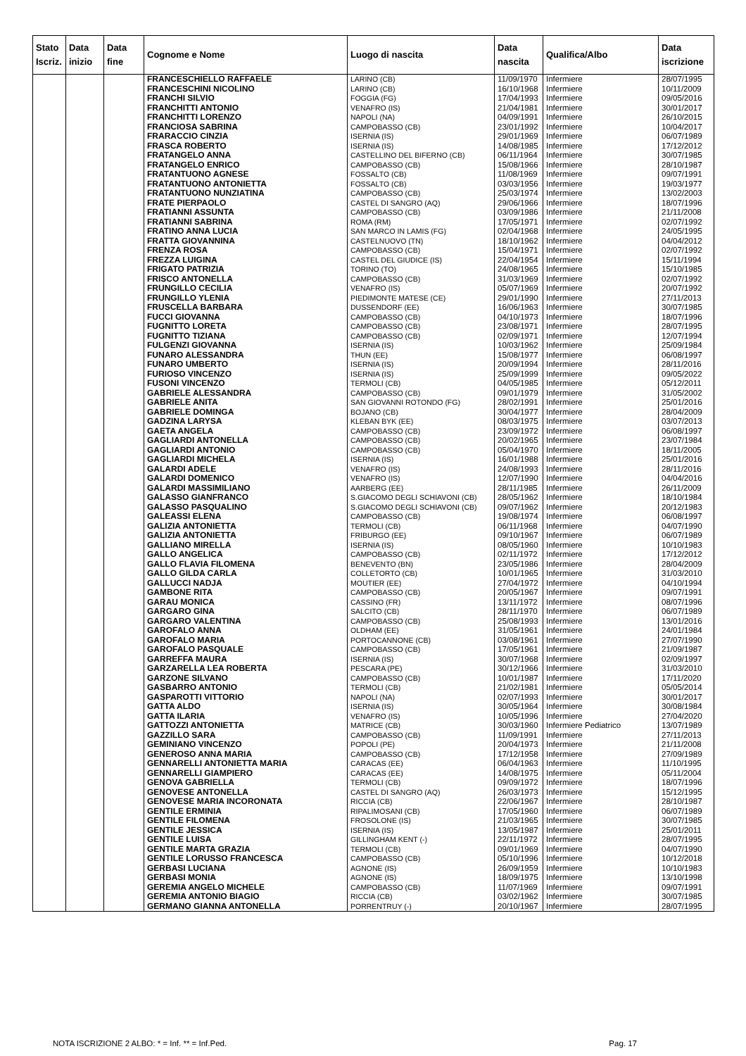| Stato Iscriz. | Data inizio | Data fine | Cognome e Nome | Luogo di nascita | Data nascita | Qualifica/Albo | Data iscrizione |
| --- | --- | --- | --- | --- | --- | --- | --- |
| | | | FRANCESCHIELLO RAFFAELE | LARINO (CB) | 11/09/1970 | Infermiere | 28/07/1995 |
| | | | FRANCESCHINI NICOLINO | LARINO (CB) | 16/10/1968 | Infermiere | 10/11/2009 |
| | | | FRANCHI SILVIO | FOGGIA (FG) | 17/04/1993 | Infermiere | 09/05/2016 |
| | | | FRANCHITTI ANTONIO | VENAFRO (IS) | 21/04/1981 | Infermiere | 30/01/2017 |
| | | | FRANCHITTI LORENZO | NAPOLI (NA) | 04/09/1991 | Infermiere | 26/10/2015 |
| | | | FRANCIOSA SABRINA | CAMPOBASSO (CB) | 23/01/1992 | Infermiere | 10/04/2017 |
| | | | FRARACCIO CINZIA | ISERNIA (IS) | 29/01/1969 | Infermiere | 06/07/1989 |
| | | | FRASCA ROBERTO | ISERNIA (IS) | 14/08/1985 | Infermiere | 17/12/2012 |
| | | | FRATANGELO ANNA | CASTELLINO DEL BIFERNO (CB) | 06/11/1964 | Infermiere | 30/07/1985 |
| | | | FRATANGELO ENRICO | CAMPOBASSO (CB) | 15/08/1966 | Infermiere | 28/10/1987 |
| | | | FRATANTUONO AGNESE | FOSSALTO (CB) | 11/08/1969 | Infermiere | 09/07/1991 |
| | | | FRATANTUONO ANTONIETTA | FOSSALTO (CB) | 03/03/1956 | Infermiere | 19/03/1977 |
| | | | FRATANTUONO NUNZIATINA | CAMPOBASSO (CB) | 25/03/1974 | Infermiere | 13/02/2003 |
| | | | FRATE PIERPAOLO | CASTEL DI SANGRO (AQ) | 29/06/1966 | Infermiere | 18/07/1996 |
| | | | FRATIANNI ASSUNTA | CAMPOBASSO (CB) | 03/09/1986 | Infermiere | 21/11/2008 |
| | | | FRATIANNI SABRINA | ROMA (RM) | 17/05/1971 | Infermiere | 02/07/1992 |
| | | | FRATINO ANNA LUCIA | SAN MARCO IN LAMIS (FG) | 02/04/1968 | Infermiere | 24/05/1995 |
| | | | FRATTA GIOVANNINA | CASTELNUOVO (TN) | 18/10/1962 | Infermiere | 04/04/2012 |
| | | | FRENZA ROSA | CAMPOBASSO (CB) | 15/04/1971 | Infermiere | 02/07/1992 |
| | | | FREZZA LUIGINA | CASTEL DEL GIUDICE (IS) | 22/04/1954 | Infermiere | 15/11/1994 |
| | | | FRIGATO PATRIZIA | TORINO (TO) | 24/08/1965 | Infermiere | 15/10/1985 |
| | | | FRISCO ANTONELLA | CAMPOBASSO (CB) | 31/03/1969 | Infermiere | 02/07/1992 |
| | | | FRUNGILLO CECILIA | VENAFRO (IS) | 05/07/1969 | Infermiere | 20/07/1992 |
| | | | FRUNGILLO YLENIA | PIEDIMONTE MATESE (CE) | 29/01/1990 | Infermiere | 27/11/2013 |
| | | | FRUSCELLA BARBARA | DUSSENDORF (EE) | 16/06/1963 | Infermiere | 30/07/1985 |
| | | | FUCCI GIOVANNA | CAMPOBASSO (CB) | 04/10/1973 | Infermiere | 18/07/1996 |
| | | | FUGNITTO LORETA | CAMPOBASSO (CB) | 23/08/1971 | Infermiere | 28/07/1995 |
| | | | FUGNITTO TIZIANA | CAMPOBASSO (CB) | 02/09/1971 | Infermiere | 12/07/1994 |
| | | | FULGENZI GIOVANNA | ISERNIA (IS) | 10/03/1962 | Infermiere | 25/09/1984 |
| | | | FUNARO ALESSANDRA | THUN (EE) | 15/08/1977 | Infermiere | 06/08/1997 |
| | | | FUNARO UMBERTO | ISERNIA (IS) | 20/09/1994 | Infermiere | 28/11/2016 |
| | | | FURIOSO VINCENZO | ISERNIA (IS) | 25/09/1999 | Infermiere | 09/05/2022 |
| | | | FUSONI VINCENZO | TERMOLI (CB) | 04/05/1985 | Infermiere | 05/12/2011 |
| | | | GABRIELE ALESSANDRA | CAMPOBASSO (CB) | 09/01/1979 | Infermiere | 31/05/2002 |
| | | | GABRIELE ANITA | SAN GIOVANNI ROTONDO (FG) | 28/02/1991 | Infermiere | 25/01/2016 |
| | | | GABRIELE DOMINGA | BOJANO (CB) | 30/04/1977 | Infermiere | 28/04/2009 |
| | | | GADZINA LARYSA | KLEBAN BYK (EE) | 08/03/1975 | Infermiere | 03/07/2013 |
| | | | GAETA ANGELA | CAMPOBASSO (CB) | 23/09/1972 | Infermiere | 06/08/1997 |
| | | | GAGLIARDI ANTONELLA | CAMPOBASSO (CB) | 20/02/1965 | Infermiere | 23/07/1984 |
| | | | GAGLIARDI ANTONIO | CAMPOBASSO (CB) | 05/04/1970 | Infermiere | 18/11/2005 |
| | | | GAGLIARDI MICHELA | ISERNIA (IS) | 16/01/1988 | Infermiere | 25/01/2016 |
| | | | GALARDI ADELE | VENAFRO (IS) | 24/08/1993 | Infermiere | 28/11/2016 |
| | | | GALARDI DOMENICO | VENAFRO (IS) | 12/07/1990 | Infermiere | 04/04/2016 |
| | | | GALARDI MASSIMILIANO | AARBERG (EE) | 28/11/1985 | Infermiere | 26/11/2009 |
| | | | GALASSO GIANFRANCO | S.GIACOMO DEGLI SCHIAVONI (CB) | 28/05/1962 | Infermiere | 18/10/1984 |
| | | | GALASSO PASQUALINO | S.GIACOMO DEGLI SCHIAVONI (CB) | 09/07/1962 | Infermiere | 20/12/1983 |
| | | | GALEASSI ELENA | CAMPOBASSO (CB) | 19/08/1974 | Infermiere | 06/08/1997 |
| | | | GALIZIA ANTONIETTA | TERMOLI (CB) | 06/11/1968 | Infermiere | 04/07/1990 |
| | | | GALIZIA ANTONIETTA | FRIBURGO (EE) | 09/10/1967 | Infermiere | 06/07/1989 |
| | | | GALLIANO MIRELLA | ISERNIA (IS) | 08/05/1960 | Infermiere | 10/10/1983 |
| | | | GALLO ANGELICA | CAMPOBASSO (CB) | 02/11/1972 | Infermiere | 17/12/2012 |
| | | | GALLO FLAVIA FILOMENA | BENEVENTO (BN) | 23/05/1986 | Infermiere | 28/04/2009 |
| | | | GALLO GILDA CARLA | COLLETORTO (CB) | 10/01/1965 | Infermiere | 31/03/2010 |
| | | | GALLUCCI NADJA | MOUTIER (EE) | 27/04/1972 | Infermiere | 04/10/1994 |
| | | | GAMBONE RITA | CAMPOBASSO (CB) | 20/05/1967 | Infermiere | 09/07/1991 |
| | | | GARAU MONICA | CASSINO (FR) | 13/11/1972 | Infermiere | 08/07/1996 |
| | | | GARGARO GINA | SALCITO (CB) | 28/11/1970 | Infermiere | 06/07/1989 |
| | | | GARGARO VALENTINA | CAMPOBASSO (CB) | 25/08/1993 | Infermiere | 13/01/2016 |
| | | | GAROFALO ANNA | OLDHAM (EE) | 31/05/1961 | Infermiere | 24/01/1984 |
| | | | GAROFALO MARIA | PORTOCANNONE (CB) | 03/08/1961 | Infermiere | 27/07/1990 |
| | | | GAROFALO PASQUALE | CAMPOBASSO (CB) | 17/05/1961 | Infermiere | 21/09/1987 |
| | | | GARREFFA MAURA | ISERNIA (IS) | 30/07/1968 | Infermiere | 02/09/1997 |
| | | | GARZARELLA LEA ROBERTA | PESCARA (PE) | 30/12/1966 | Infermiere | 31/03/2010 |
| | | | GARZONE SILVANO | CAMPOBASSO (CB) | 10/01/1987 | Infermiere | 17/11/2020 |
| | | | GASBARRO ANTONIO | TERMOLI (CB) | 21/02/1981 | Infermiere | 05/05/2014 |
| | | | GASPAROTTI VITTORIO | NAPOLI (NA) | 02/07/1993 | Infermiere | 30/01/2017 |
| | | | GATTA ALDO | ISERNIA (IS) | 30/05/1964 | Infermiere | 30/08/1984 |
| | | | GATTA ILARIA | VENAFRO (IS) | 10/05/1996 | Infermiere | 27/04/2020 |
| | | | GATTOZZI ANTONIETTA | MATRICE (CB) | 30/03/1960 | Infermiere Pediatrico | 13/07/1989 |
| | | | GAZZILLO SARA | CAMPOBASSO (CB) | 11/09/1991 | Infermiere | 27/11/2013 |
| | | | GEMINIANO VINCENZO | POPOLI (PE) | 20/04/1973 | Infermiere | 21/11/2008 |
| | | | GENEROSO ANNA MARIA | CAMPOBASSO (CB) | 17/12/1958 | Infermiere | 27/09/1989 |
| | | | GENNARELLI ANTONIETTA MARIA | CARACAS (EE) | 06/04/1963 | Infermiere | 11/10/1995 |
| | | | GENNARELLI GIAMPIERO | CARACAS (EE) | 14/08/1975 | Infermiere | 05/11/2004 |
| | | | GENOVA GABRIELLA | TERMOLI (CB) | 09/09/1972 | Infermiere | 18/07/1996 |
| | | | GENOVESE ANTONELLA | CASTEL DI SANGRO (AQ) | 26/03/1973 | Infermiere | 15/12/1995 |
| | | | GENOVESE MARIA INCORONATA | RICCIA (CB) | 22/06/1967 | Infermiere | 28/10/1987 |
| | | | GENTILE ERMINIA | RIPALIMOSANI (CB) | 17/05/1960 | Infermiere | 06/07/1989 |
| | | | GENTILE FILOMENA | FROSOLONE (IS) | 21/03/1965 | Infermiere | 30/07/1985 |
| | | | GENTILE JESSICA | ISERNIA (IS) | 13/05/1987 | Infermiere | 25/01/2011 |
| | | | GENTILE LUISA | GILLINGHAM KENT (-) | 22/11/1972 | Infermiere | 28/07/1995 |
| | | | GENTILE MARTA GRAZIA | TERMOLI (CB) | 09/01/1969 | Infermiere | 04/07/1990 |
| | | | GENTILE LORUSSO FRANCESCA | CAMPOBASSO (CB) | 05/10/1996 | Infermiere | 10/12/2018 |
| | | | GERBASI LUCIANA | AGNONE (IS) | 26/09/1959 | Infermiere | 10/10/1983 |
| | | | GERBASI MONIA | AGNONE (IS) | 18/09/1975 | Infermiere | 13/10/1998 |
| | | | GEREMIA ANGELO MICHELE | CAMPOBASSO (CB) | 11/07/1969 | Infermiere | 09/07/1991 |
| | | | GEREMIA ANTONIO BIAGIO | RICCIA (CB) | 03/02/1962 | Infermiere | 30/07/1985 |
| | | | GERMANO GIANNA ANTONELLA | PORRENTRUY (-) | 20/10/1967 | Infermiere | 28/07/1995 |
NOTA ISCRIZIONE 2 ALBO: * = Inf. ** = Inf.Ped. Pag. 17